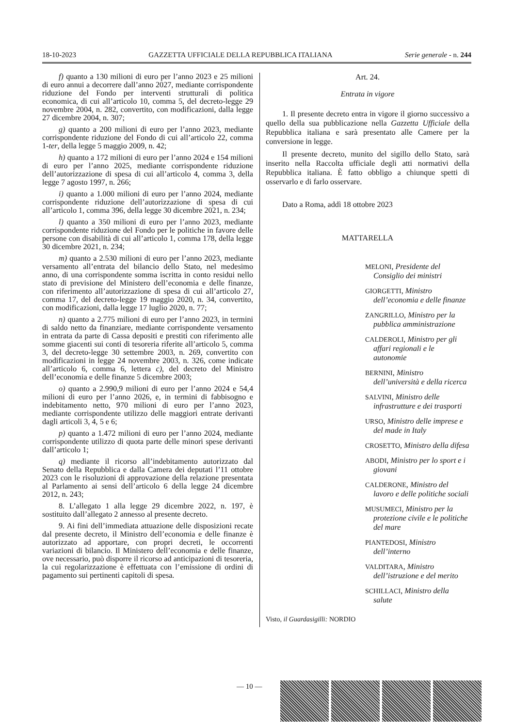18-10-2023 GAZZETTA UFFICIALE DELLA REPUBBLICA ITALIANA Serie generale - n. 244
f) quanto a 130 milioni di euro per l’anno 2023 e 25 milioni di euro annui a decorrere dall’anno 2027, mediante corrispondente riduzione del Fondo per interventi strutturali di politica economica, di cui all’articolo 10, comma 5, del decreto-legge 29 novembre 2004, n. 282, convertito, con modificazioni, dalla legge 27 dicembre 2004, n. 307;
g) quanto a 200 milioni di euro per l’anno 2023, mediante corrispondente riduzione del Fondo di cui all’articolo 22, comma 1-ter, della legge 5 maggio 2009, n. 42;
h) quanto a 172 milioni di euro per l’anno 2024 e 154 milioni di euro per l’anno 2025, mediante corrispondente riduzione dell’autorizzazione di spesa di cui all’articolo 4, comma 3, della legge 7 agosto 1997, n. 266;
i) quanto a 1.000 milioni di euro per l’anno 2024, mediante corrispondente riduzione dell’autorizzazione di spesa di cui all’articolo 1, comma 396, della legge 30 dicembre 2021, n. 234;
l) quanto a 350 milioni di euro per l’anno 2023, mediante corrispondente riduzione del Fondo per le politiche in favore delle persone con disabilità di cui all’articolo 1, comma 178, della legge 30 dicembre 2021, n. 234;
m) quanto a 2.530 milioni di euro per l’anno 2023, mediante versamento all’entrata del bilancio dello Stato, nel medesimo anno, di una corrispondente somma iscritta in conto residui nello stato di previsione del Ministero dell’economia e delle finanze, con riferimento all’autorizzazione di spesa di cui all’articolo 27, comma 17, del decreto-legge 19 maggio 2020, n. 34, convertito, con modificazioni, dalla legge 17 luglio 2020, n. 77;
n) quanto a 2.775 milioni di euro per l’anno 2023, in termini di saldo netto da finanziare, mediante corrispondente versamento in entrata da parte di Cassa depositi e prestiti con riferimento alle somme giacenti sui conti di tesoreria riferite all’articolo 5, comma 3, del decreto-legge 30 settembre 2003, n. 269, convertito con modificazioni in legge 24 novembre 2003, n. 326, come indicate all’articolo 6, comma 6, lettera c), del decreto del Ministro dell’economia e delle finanze 5 dicembre 2003;
o) quanto a 2.990,9 milioni di euro per l’anno 2024 e 54,4 milioni di euro per l’anno 2026, e, in termini di fabbisogno e indebitamento netto, 970 milioni di euro per l’anno 2023, mediante corrispondente utilizzo delle maggiori entrate derivanti dagli articoli 3, 4, 5 e 6;
p) quanto a 1.472 milioni di euro per l’anno 2024, mediante corrispondente utilizzo di quota parte delle minori spese derivanti dall’articolo 1;
q) mediante il ricorso all’indebitamento autorizzato dal Senato della Repubblica e dalla Camera dei deputati l’11 ottobre 2023 con le risoluzioni di approvazione della relazione presentata al Parlamento ai sensi dell’articolo 6 della legge 24 dicembre 2012, n. 243;
8. L’allegato 1 alla legge 29 dicembre 2022, n. 197, è sostituito dall’allegato 2 annesso al presente decreto.
9. Ai fini dell’immediata attuazione delle disposizioni recate dal presente decreto, il Ministro dell’economia e delle finanze è autorizzato ad apportare, con propri decreti, le occorrenti variazioni di bilancio. Il Ministero dell’economia e delle finanze, ove necessario, può disporre il ricorso ad anticipazioni di tesoreria, la cui regolarizzazione è effettuata con l’emissione di ordini di pagamento sui pertinenti capitoli di spesa.
Art. 24.
Entrata in vigore
1. Il presente decreto entra in vigore il giorno successivo a quello della sua pubblicazione nella Gazzetta Ufficiale della Repubblica italiana e sarà presentato alle Camere per la conversione in legge.
Il presente decreto, munito del sigillo dello Stato, sarà inserito nella Raccolta ufficiale degli atti normativi della Repubblica italiana. È fatto obbligo a chiunque spetti di osservarlo e di farlo osservare.
Dato a Roma, addì 18 ottobre 2023
MATTARELLA
MELONI, Presidente del Consiglio dei ministri
GIORGETTI, Ministro dell’economia e delle finanze
ZANGRILLO, Ministro per la pubblica amministrazione
CALDEROLI, Ministro per gli affari regionali e le autonomie
BERNINI, Ministro dell’università e della ricerca
SALVINI, Ministro delle infrastrutture e dei trasporti
URSO, Ministro delle imprese e del made in Italy
CROSETTO, Ministro della difesa
ABODI, Ministro per lo sport e i giovani
CALDERONE, Ministro del lavoro e delle politiche sociali
MUSUMECI, Ministro per la protezione civile e le politiche del mare
PIANTEDOSI, Ministro dell’interno
VALDITARA, Ministro dell’istruzione e del merito
SCHILLACI, Ministro della salute
Visto, il Guardasigilli: NORDIO
— 10 —